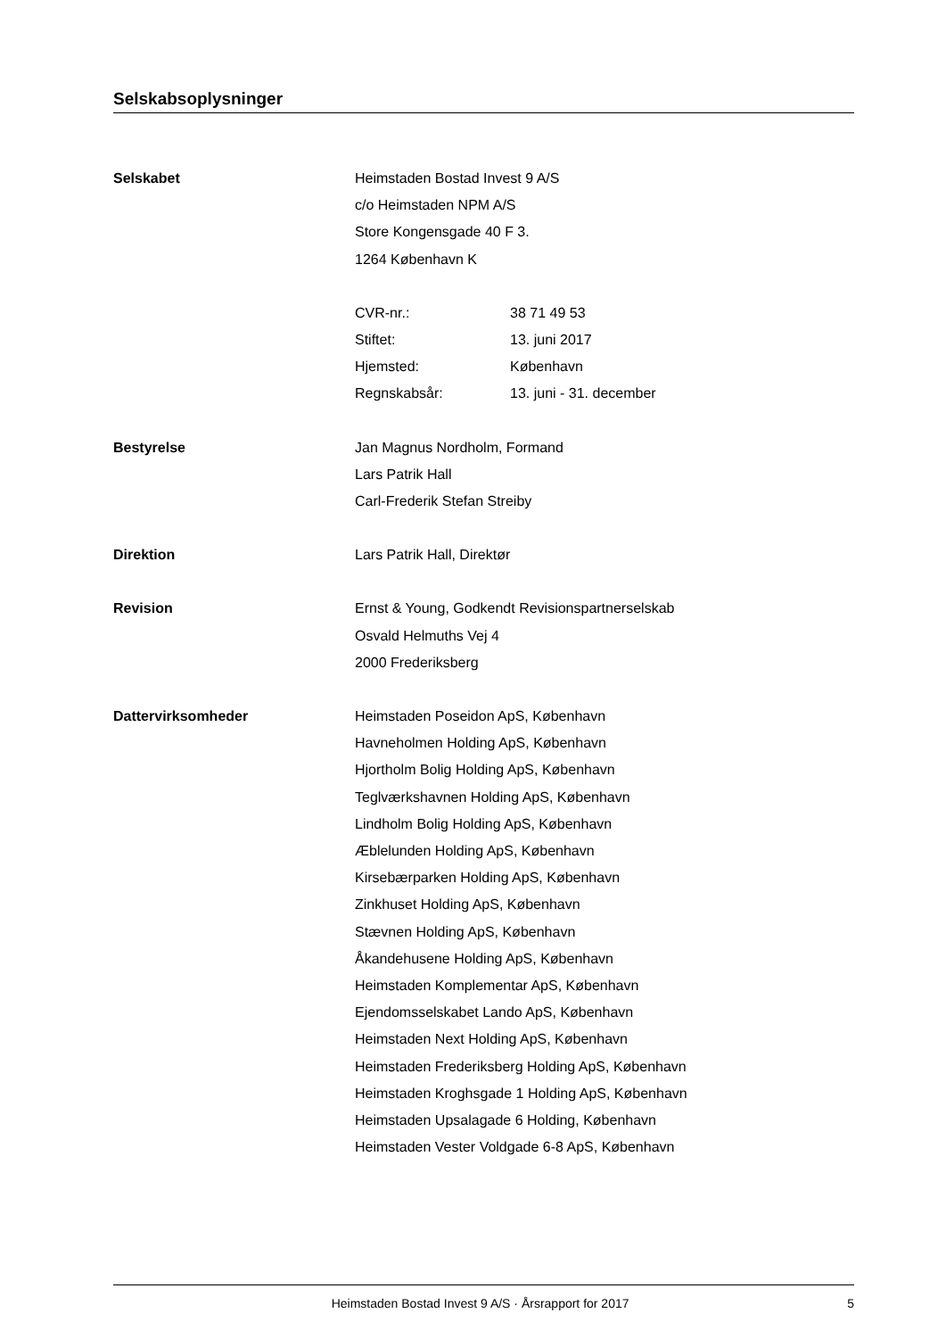Selskabsoplysninger
Selskabet Heimstaden Bostad Invest 9 A/S
c/o Heimstaden NPM A/S
Store Kongensgade 40 F 3.
1264 København K
CVR-nr.: 38 71 49 53
Stiftet: 13. juni 2017
Hjemsted: København
Regnskabsår: 13. juni - 31. december
Bestyrelse Jan Magnus Nordholm, Formand
Lars Patrik Hall
Carl-Frederik Stefan Streiby
Direktion Lars Patrik Hall, Direktør
Revision Ernst & Young, Godkendt Revisionspartnerselskab
Osvald Helmuths Vej 4
2000 Frederiksberg
Dattervirksomheder Heimstaden Poseidon ApS, København
Havneholmen Holding ApS, København
Hjortholm Bolig Holding ApS, København
Teglværkshavnen Holding ApS, København
Lindholm Bolig Holding ApS, København
Æblelunden Holding ApS, København
Kirsebærparken Holding ApS, København
Zinkhuset Holding ApS, København
Stævnen Holding ApS, København
Åkandehusene Holding ApS, København
Heimstaden Komplementar ApS, København
Ejendomsselskabet Lando ApS, København
Heimstaden Next Holding ApS, København
Heimstaden Frederiksberg Holding ApS, København
Heimstaden Kroghsgade 1 Holding ApS, København
Heimstaden Upsalagade 6 Holding, København
Heimstaden Vester Voldgade 6-8 ApS, København
Heimstaden Bostad Invest 9 A/S · Årsrapport for 2017 5